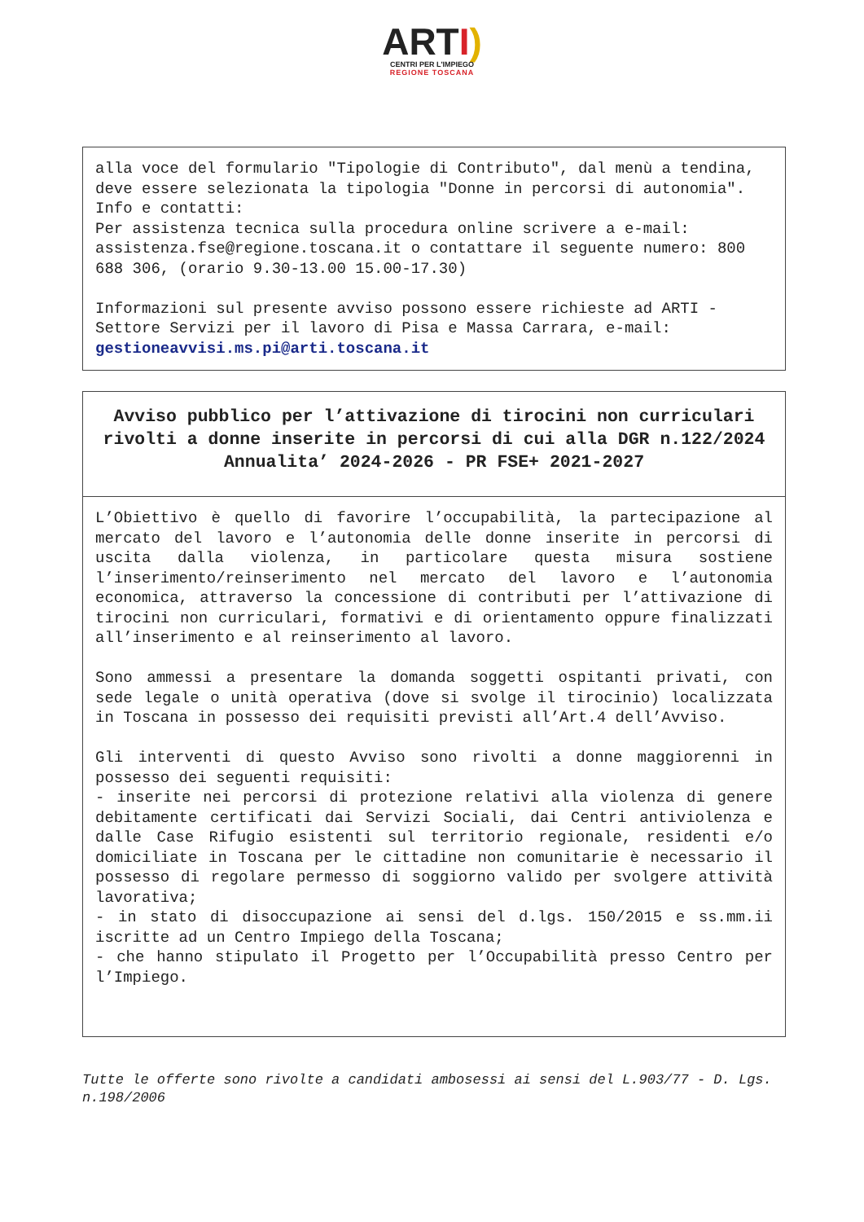ARTI)
CENTRI PER L'IMPIEGO
REGIONE TOSCANA
alla voce del formulario "Tipologie di Contributo", dal menù a tendina, deve essere selezionata la tipologia "Donne in percorsi di autonomia".
Info e contatti:
Per assistenza tecnica sulla procedura online scrivere a e-mail: assistenza.fse@regione.toscana.it o contattare il seguente numero: 800 688 306, (orario 9.30-13.00 15.00-17.30)
Informazioni sul presente avviso possono essere richieste ad ARTI - Settore Servizi per il lavoro di Pisa e Massa Carrara, e-mail: gestioneavvisi.ms.pi@arti.toscana.it
Avviso pubblico per l’attivazione di tirocini non curriculari rivolti a donne inserite in percorsi di cui alla DGR n.122/2024
Annualita’ 2024-2026 - PR FSE+ 2021-2027
L’Obiettivo è quello di favorire l’occupabilità, la partecipazione al mercato del lavoro e l’autonomia delle donne inserite in percorsi di uscita dalla violenza, in particolare questa misura sostiene l’inserimento/reinserimento nel mercato del lavoro e l’autonomia economica, attraverso la concessione di contributi per l’attivazione di tirocini non curriculari, formativi e di orientamento oppure finalizzati all’inserimento e al reinserimento al lavoro.
Sono ammessi a presentare la domanda soggetti ospitanti privati, con sede legale o unità operativa (dove si svolge il tirocinio) localizzata in Toscana in possesso dei requisiti previsti all’Art.4 dell’Avviso.
Gli interventi di questo Avviso sono rivolti a donne maggiorenni in possesso dei seguenti requisiti:
- inserite nei percorsi di protezione relativi alla violenza di genere debitamente certificati dai Servizi Sociali, dai Centri antiviolenza e dalle Case Rifugio esistenti sul territorio regionale, residenti e/o domiciliate in Toscana per le cittadine non comunitarie è necessario il possesso di regolare permesso di soggiorno valido per svolgere attività lavorativa;
- in stato di disoccupazione ai sensi del d.lgs. 150/2015 e ss.mm.ii iscritte ad un Centro Impiego della Toscana;
- che hanno stipulato il Progetto per l’Occupabilità presso Centro per l’Impiego.
Tutte le offerte sono rivolte a candidati ambosessi ai sensi del L.903/77 - D. Lgs. n.198/2006